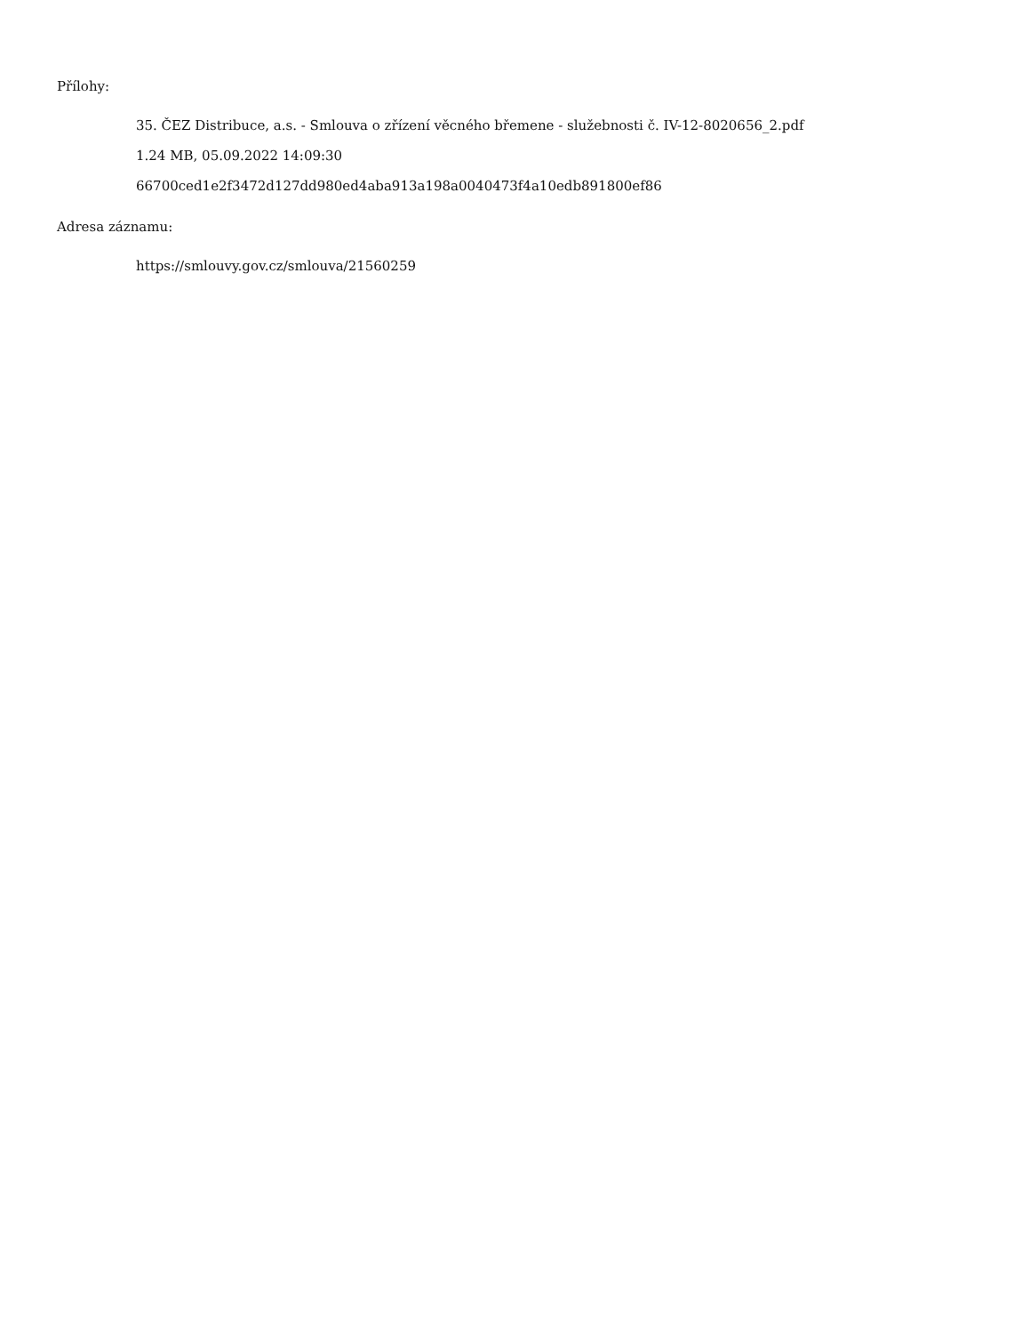Přílohy:
35. ČEZ Distribuce, a.s. - Smlouva o zřízení věcného břemene - služebnosti č. IV-12-8020656_2.pdf
1.24 MB, 05.09.2022 14:09:30
66700ced1e2f3472d127dd980ed4aba913a198a0040473f4a10edb891800ef86
Adresa záznamu:
https://smlouvy.gov.cz/smlouva/21560259